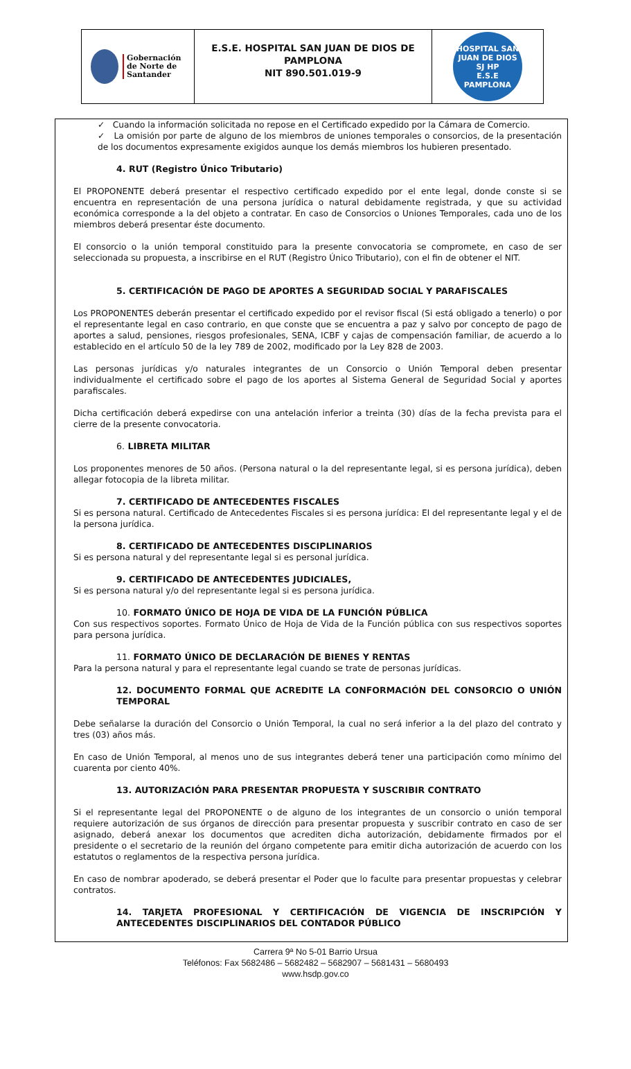| Gobernación de Norte de Santander | E.S.E. HOSPITAL SAN JUAN DE DIOS DE PAMPLONA NIT 890.501.019-9 | HOSPITAL SAN JUAN DE DIOS SJ HP E.S.E PAMPLONA |
✓ Cuando la información solicitada no repose en el Certificado expedido por la Cámara de Comercio.
✓ La omisión por parte de alguno de los miembros de uniones temporales o consorcios, de la presentación de los documentos expresamente exigidos aunque los demás miembros los hubieren presentado.
4. RUT (Registro Único Tributario)
El PROPONENTE deberá presentar el respectivo certificado expedido por el ente legal, donde conste si se encuentra en representación de una persona jurídica o natural debidamente registrada, y que su actividad económica corresponde a la del objeto a contratar. En caso de Consorcios o Uniones Temporales, cada uno de los miembros deberá presentar éste documento.
El consorcio o la unión temporal constituido para la presente convocatoria se compromete, en caso de ser seleccionada su propuesta, a inscribirse en el RUT (Registro Único Tributario), con el fin de obtener el NIT.
5. CERTIFICACIÓN DE PAGO DE APORTES A SEGURIDAD SOCIAL Y PARAFISCALES
Los PROPONENTES deberán presentar el certificado expedido por el revisor fiscal (Si está obligado a tenerlo) o por el representante legal en caso contrario, en que conste que se encuentra a paz y salvo por concepto de pago de aportes a salud, pensiones, riesgos profesionales, SENA, ICBF y cajas de compensación familiar, de acuerdo a lo establecido en el artículo 50 de la ley 789 de 2002, modificado por la Ley 828 de 2003.
Las personas jurídicas y/o naturales integrantes de un Consorcio o Unión Temporal deben presentar individualmente el certificado sobre el pago de los aportes al Sistema General de Seguridad Social y aportes parafiscales.
Dicha certificación deberá expedirse con una antelación inferior a treinta (30) días de la fecha prevista para el cierre de la presente convocatoria.
6. LIBRETA MILITAR
Los proponentes menores de 50 años. (Persona natural o la del representante legal, si es persona jurídica), deben allegar fotocopia de la libreta militar.
7. CERTIFICADO DE ANTECEDENTES FISCALES
Si es persona natural. Certificado de Antecedentes Fiscales si es persona jurídica: El del representante legal y el de la persona jurídica.
8. CERTIFICADO DE ANTECEDENTES DISCIPLINARIOS
Si es persona natural y del representante legal si es personal jurídica.
9. CERTIFICADO DE ANTECEDENTES JUDICIALES,
Si es persona natural y/o del representante legal si es persona jurídica.
10. FORMATO ÚNICO DE HOJA DE VIDA DE LA FUNCIÓN PÚBLICA
Con sus respectivos soportes. Formato Único de Hoja de Vida de la Función pública con sus respectivos soportes para persona jurídica.
11. FORMATO ÚNICO DE DECLARACIÓN DE BIENES Y RENTAS
Para la persona natural y para el representante legal cuando se trate de personas jurídicas.
12. DOCUMENTO FORMAL QUE ACREDITE LA CONFORMACIÓN DEL CONSORCIO O UNIÓN TEMPORAL
Debe señalarse la duración del Consorcio o Unión Temporal, la cual no será inferior a la del plazo del contrato y tres (03) años más.
En caso de Unión Temporal, al menos uno de sus integrantes deberá tener una participación como mínimo del cuarenta por ciento 40%.
13. AUTORIZACIÓN PARA PRESENTAR PROPUESTA Y SUSCRIBIR CONTRATO
Si el representante legal del PROPONENTE o de alguno de los integrantes de un consorcio o unión temporal requiere autorización de sus órganos de dirección para presentar propuesta y suscribir contrato en caso de ser asignado, deberá anexar los documentos que acrediten dicha autorización, debidamente firmados por el presidente o el secretario de la reunión del órgano competente para emitir dicha autorización de acuerdo con los estatutos o reglamentos de la respectiva persona jurídica.
En caso de nombrar apoderado, se deberá presentar el Poder que lo faculte para presentar propuestas y celebrar contratos.
14. TARJETA PROFESIONAL Y CERTIFICACIÓN DE VIGENCIA DE INSCRIPCIÓN Y ANTECEDENTES DISCIPLINARIOS DEL CONTADOR PÚBLICO
Carrera 9ª No 5-01 Barrio Ursua
Teléfonos: Fax 5682486 – 5682482 – 5682907 – 5681431 – 5680493
www.hsdp.gov.co